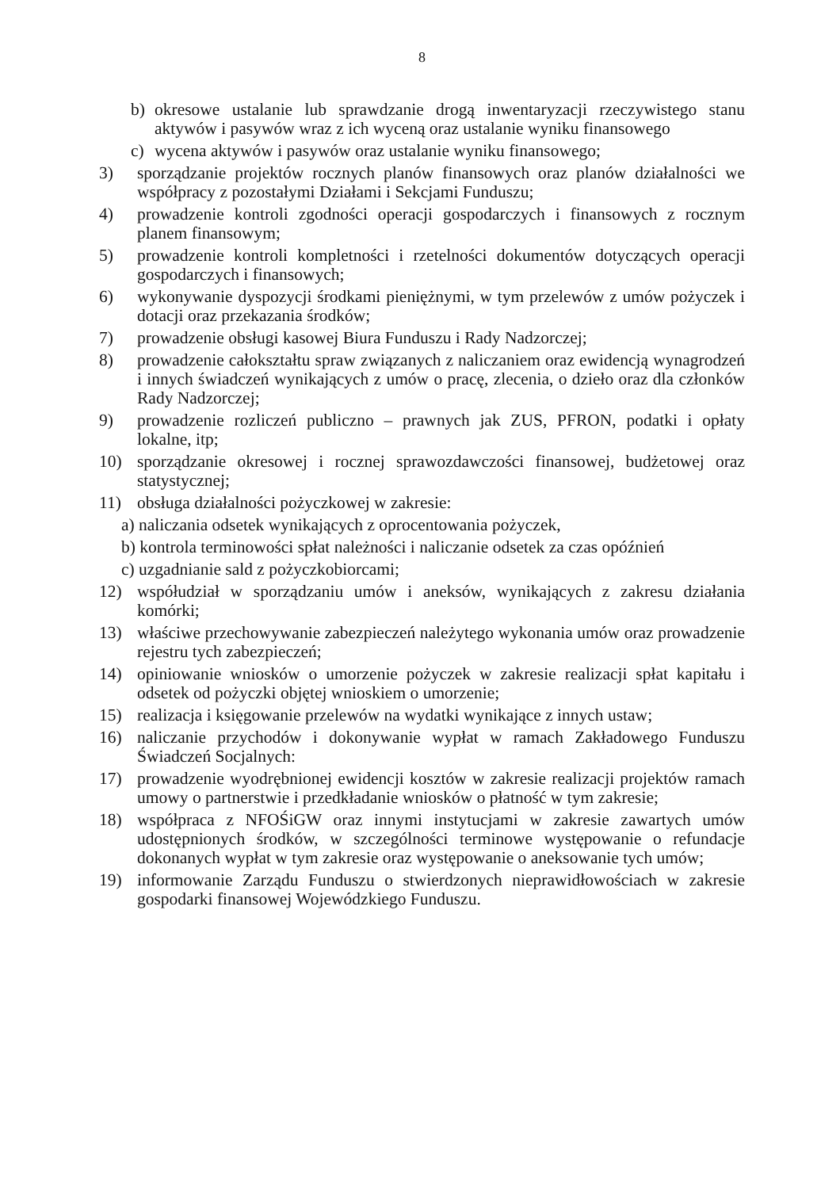8
b) okresowe ustalanie lub sprawdzanie drogą inwentaryzacji rzeczywistego stanu aktywów i pasywów wraz z ich wyceną oraz ustalanie wyniku finansowego
c) wycena aktywów i pasywów oraz ustalanie wyniku finansowego;
3) sporządzanie projektów rocznych planów finansowych oraz planów działalności we współpracy z pozostałymi Działami i Sekcjami Funduszu;
4) prowadzenie kontroli zgodności operacji gospodarczych i finansowych z rocznym planem finansowym;
5) prowadzenie kontroli kompletności i rzetelności dokumentów dotyczących operacji gospodarczych i finansowych;
6) wykonywanie dyspozycji środkami pieniężnymi, w tym przelewów z umów pożyczek i dotacji oraz przekazania środków;
7) prowadzenie obsługi kasowej Biura Funduszu i Rady Nadzorczej;
8) prowadzenie całokształtu spraw związanych z naliczaniem oraz ewidencją wynagrodzeń i innych świadczeń wynikających z umów o pracę, zlecenia, o dzieło oraz dla członków Rady Nadzorczej;
9) prowadzenie rozliczeń publiczno – prawnych jak ZUS, PFRON, podatki i opłaty lokalne, itp;
10) sporządzanie okresowej i rocznej sprawozdawczości finansowej, budżetowej oraz statystycznej;
11) obsługa działalności pożyczkowej w zakresie:
a) naliczania odsetek wynikających z oprocentowania pożyczek,
b) kontrola terminowości spłat należności i naliczanie odsetek za czas opóźnień
c) uzgadnianie sald z pożyczkobiorcami;
12) współudział w sporządzaniu umów i aneksów, wynikających z zakresu działania komórki;
13) właściwe przechowywanie zabezpieczeń należytego wykonania umów oraz prowadzenie rejestru tych zabezpieczeń;
14) opiniowanie wniosków o umorzenie pożyczek w zakresie realizacji spłat kapitału i odsetek od pożyczki objętej wnioskiem o umorzenie;
15) realizacja i księgowanie przelewów na wydatki wynikające z innych ustaw;
16) naliczanie przychodów i dokonywanie wypłat w ramach Zakładowego Funduszu Świadczeń Socjalnych:
17) prowadzenie wyodrębnionej ewidencji kosztów w zakresie realizacji projektów ramach umowy o partnerstwie i przedkładanie wniosków o płatność w tym zakresie;
18) współpraca z NFOŚiGW oraz innymi instytucjami w zakresie zawartych umów udostępnionych środków, w szczególności terminowe występowanie o refundacje dokonanych wypłat w tym zakresie oraz występowanie o aneksowanie tych umów;
19) informowanie Zarządu Funduszu o stwierdzonych nieprawidłowościach w zakresie gospodarki finansowej Wojewódzkiego Funduszu.